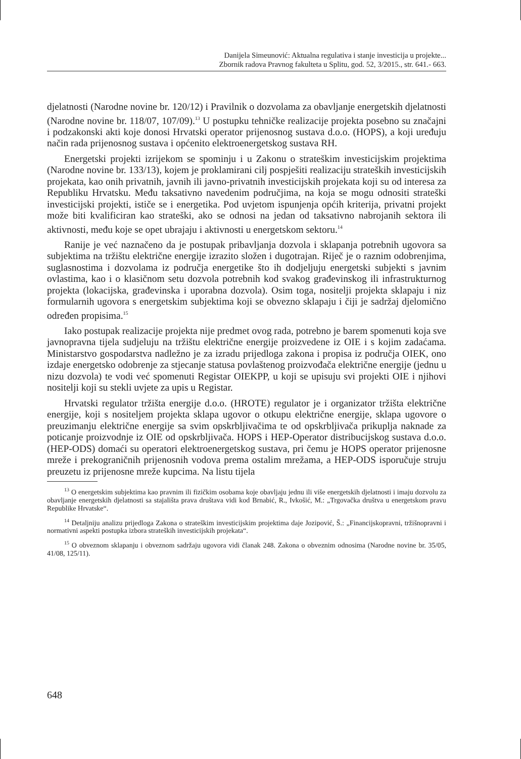Danijela Simeunović: Aktualna regulativa i stanje investicija u projekte...
Zbornik radova Pravnog fakulteta u Splitu, god. 52, 3/2015., str. 641.- 663.
djelatnosti (Narodne novine br. 120/12) i Pravilnik o dozvolama za obavljanje energetskih djelatnosti (Narodne novine br. 118/07, 107/09).<sup>13</sup> U postupku tehničke realizacije projekta posebno su značajni i podzakonski akti koje donosi Hrvatski operator prijenosnog sustava d.o.o. (HOPS), a koji uređuju način rada prijenosnog sustava i općenito elektroenergetskog sustava RH.
Energetski projekti izrijekom se spominju i u Zakonu o strateškim investicijskim projektima (Narodne novine br. 133/13), kojem je proklamirani cilj pospješiti realizaciju strateških investicijskih projekata, kao onih privatnih, javnih ili javno-privatnih investicijskih projekata koji su od interesa za Republiku Hrvatsku. Među taksativno navedenim područjima, na koja se mogu odnositi strateški investicijski projekti, ističe se i energetika. Pod uvjetom ispunjenja općih kriterija, privatni projekt može biti kvalificiran kao strateški, ako se odnosi na jedan od taksativno nabrojanih sektora ili aktivnosti, među koje se opet ubrajaju i aktivnosti u energetskom sektoru.<sup>14</sup>
Ranije je već naznačeno da je postupak pribavljanja dozvola i sklapanja potrebnih ugovora sa subjektima na tržištu električne energije izrazito složen i dugotrajan. Riječ je o raznim odobrenjima, suglasnostima i dozvolama iz područja energetike što ih dodjeljuju energetski subjekti s javnim ovlastima, kao i o klasičnom setu dozvola potrebnih kod svakog građevinskog ili infrastrukturnog projekta (lokacijska, građevinska i uporabna dozvola). Osim toga, nositelji projekta sklapaju i niz formularnih ugovora s energetskim subjektima koji se obvezno sklapaju i čiji je sadržaj djelomično određen propisima.<sup>15</sup>
Iako postupak realizacije projekta nije predmet ovog rada, potrebno je barem spomenuti koja sve javnopravna tijela sudjeluju na tržištu električne energije proizvedene iz OIE i s kojim zadaćama. Ministarstvo gospodarstva nadležno je za izradu prijedloga zakona i propisa iz područja OIEK, ono izdaje energetsko odobrenje za stjecanje statusa povlaštenog proizvođača električne energije (jednu u nizu dozvola) te vodi već spomenuti Registar OIEKPP, u koji se upisuju svi projekti OIE i njihovi nositelji koji su stekli uvjete za upis u Registar.
Hrvatski regulator tržišta energije d.o.o. (HROTE) regulator je i organizator tržišta električne energije, koji s nositeljem projekta sklapa ugovor o otkupu električne energije, sklapa ugovore o preuzimanju električne energije sa svim opskrbljivačima te od opskrbljivača prikuplja naknade za poticanje proizvodnje iz OIE od opskrbljivača. HOPS i HEP-Operator distribucijskog sustava d.o.o. (HEP-ODS) domaći su operatori elektroenergetskog sustava, pri čemu je HOPS operator prijenosne mreže i prekograničnih prijenosnih vodova prema ostalim mrežama, a HEP-ODS isporučuje struju preuzetu iz prijenosne mreže kupcima. Na listu tijela
<sup>13</sup> O energetskim subjektima kao pravnim ili fizičkim osobama koje obavljaju jednu ili više energetskih djelatnosti i imaju dozvolu za obavljanje energetskih djelatnosti sa stajališta prava društava vidi kod Brnabić, R., Ivkošić, M.: „Trgovačka društva u energetskom pravu Republike Hrvatske“.
<sup>14</sup> Detaljniju analizu prijedloga Zakona o strateškim investicijskim projektima daje Jozipović, Š.: „Financijskopravni, tržišnopravni i normativni aspekti postupka izbora strateških investicijskih projekata“.
<sup>15</sup> O obveznom sklapanju i obveznom sadržaju ugovora vidi članak 248. Zakona o obveznim odnosima (Narodne novine br. 35/05, 41/08, 125/11).
648